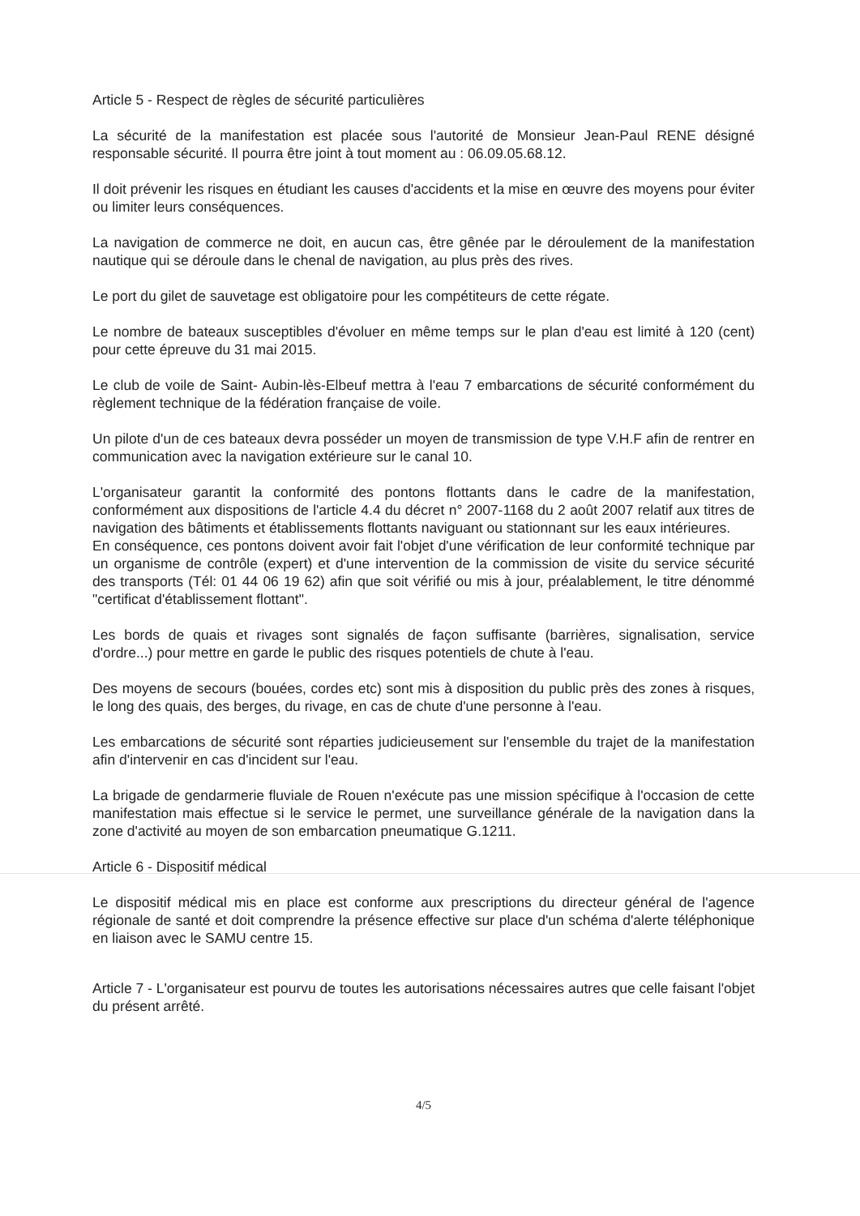Article 5 - Respect de règles de sécurité particulières
La sécurité de la manifestation est placée sous l'autorité de Monsieur Jean-Paul RENE désigné responsable sécurité. Il pourra être joint à tout moment au : 06.09.05.68.12.
Il doit prévenir les risques en étudiant les causes d'accidents et la mise en œuvre des moyens pour éviter ou limiter leurs conséquences.
La navigation de commerce ne doit, en aucun cas, être gênée par le déroulement de la manifestation nautique qui se déroule dans le chenal de navigation, au plus près des rives.
Le port du gilet de sauvetage est obligatoire pour les compétiteurs de cette régate.
Le nombre de bateaux susceptibles d'évoluer en même temps sur le plan d'eau est limité à 120 (cent) pour cette épreuve du 31 mai 2015.
Le club de voile de Saint- Aubin-lès-Elbeuf mettra à l'eau 7 embarcations de sécurité conformément du règlement technique de la fédération française de voile.
Un pilote d'un de ces bateaux devra posséder un moyen de transmission de type V.H.F afin de rentrer en communication avec la navigation extérieure sur le canal 10.
L'organisateur garantit la conformité des pontons flottants dans le cadre de la manifestation, conformément aux dispositions de l'article 4.4 du décret n° 2007-1168 du 2 août 2007 relatif aux titres de navigation des bâtiments et établissements flottants naviguant ou stationnant sur les eaux intérieures.
En conséquence, ces pontons doivent avoir fait l'objet d'une vérification de leur conformité technique par un organisme de contrôle (expert) et d'une intervention de la commission de visite du service sécurité des transports (Tél: 01 44 06 19 62) afin que soit vérifié ou mis à jour, préalablement, le titre dénommé "certificat d'établissement flottant".
Les bords de quais et rivages sont signalés de façon suffisante (barrières, signalisation, service d'ordre...) pour mettre en garde le public des risques potentiels de chute à l'eau.
Des moyens de secours (bouées, cordes etc) sont mis à disposition du public près des zones à risques, le long des quais, des berges, du rivage, en cas de chute d'une personne à l'eau.
Les embarcations de sécurité sont réparties judicieusement sur l'ensemble du trajet de la manifestation afin d'intervenir en cas d'incident sur l'eau.
La brigade de gendarmerie fluviale de Rouen n'exécute pas une mission spécifique à l'occasion de cette manifestation mais effectue si le service le permet, une surveillance générale de la navigation dans la zone d'activité au moyen de son embarcation pneumatique G.1211.
Article 6 - Dispositif médical
Le dispositif médical mis en place est conforme aux prescriptions du directeur général de l'agence régionale de santé et doit comprendre la présence effective sur place d'un schéma d'alerte téléphonique en liaison avec le SAMU centre 15.
Article 7 - L'organisateur est pourvu de toutes les autorisations nécessaires autres que celle faisant l'objet du présent arrêté.
4/5